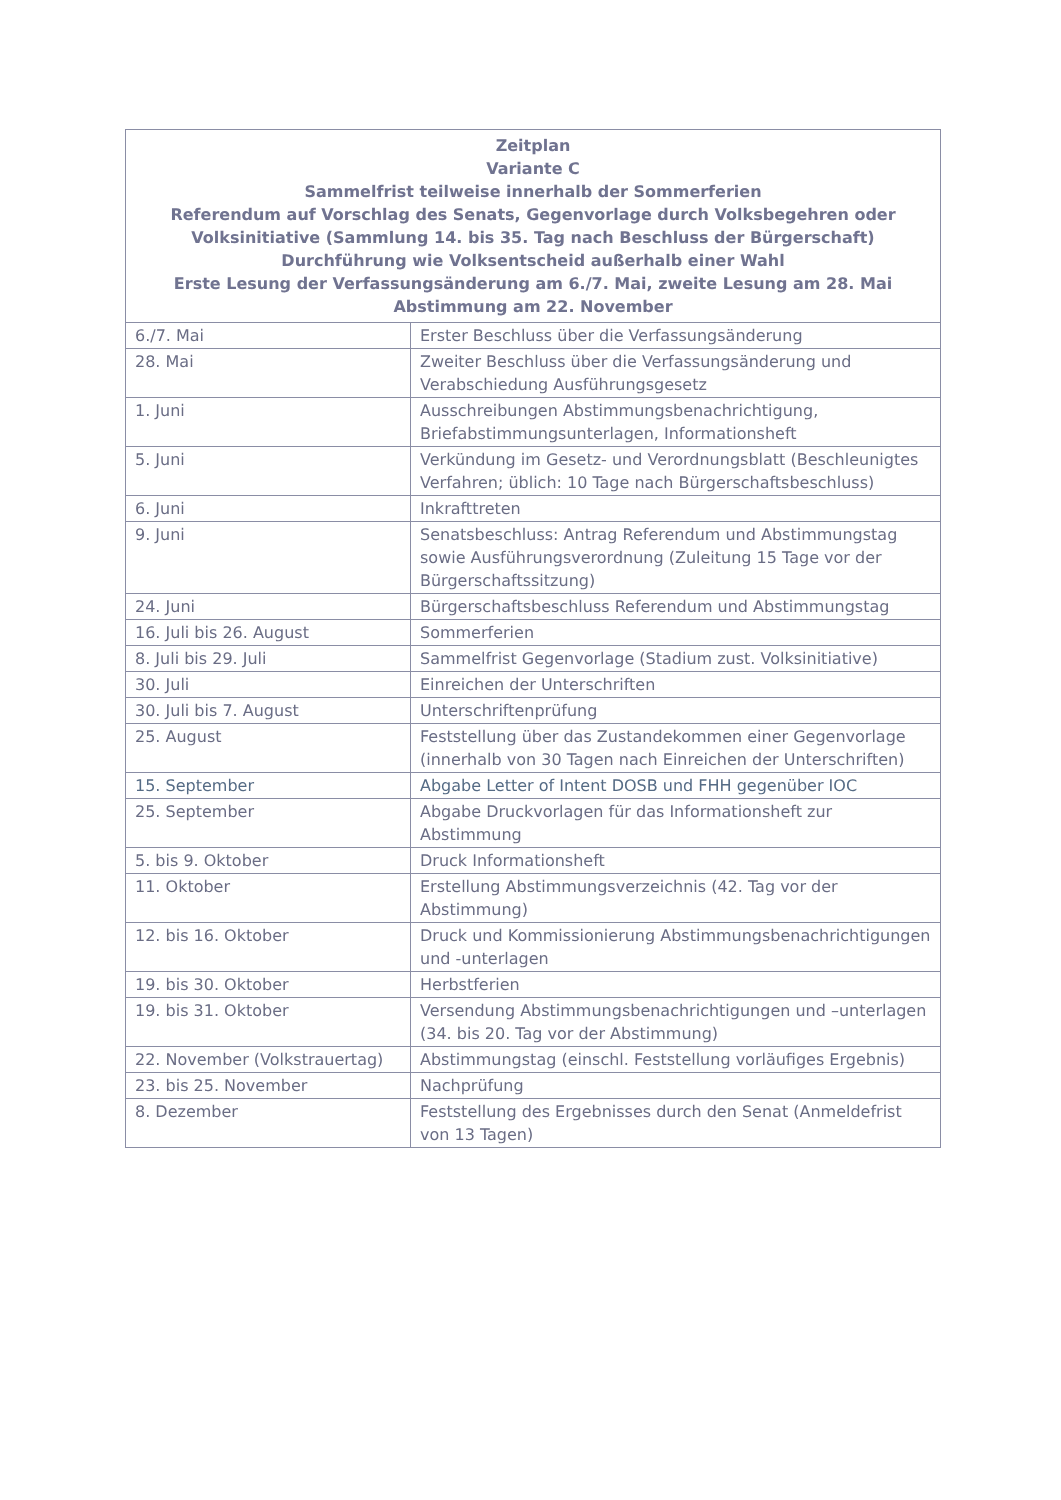| Zeitplan Variante C Sammelfrist teilweise innerhalb der Sommerferien Referendum auf Vorschlag des Senats, Gegenvorlage durch Volksbegehren oder Volksinitiative (Sammlung 14. bis 35. Tag nach Beschluss der Bürgerschaft) Durchführung wie Volksentscheid außerhalb einer Wahl Erste Lesung der Verfassungsänderung am 6./7. Mai, zweite Lesung am 28. Mai Abstimmung am 22. November | |
| --- | --- |
| 6./7. Mai | Erster Beschluss über die Verfassungsänderung |
| 28. Mai | Zweiter Beschluss über die Verfassungsänderung und Verabschiedung Ausführungsgesetz |
| 1. Juni | Ausschreibungen Abstimmungsbenachrichtigung, Briefabstimmungsunterlagen, Informationsheft |
| 5. Juni | Verkündung im Gesetz- und Verordnungsblatt (Beschleunigtes Verfahren; üblich: 10 Tage nach Bürgerschaftsbeschluss) |
| 6. Juni | Inkrafttreten |
| 9. Juni | Senatsbeschluss: Antrag Referendum und Abstimmungstag sowie Ausführungsverordnung (Zuleitung 15 Tage vor der Bürgerschaftssitzung) |
| 24. Juni | Bürgerschaftsbeschluss Referendum und Abstimmungstag |
| 16. Juli bis 26. August | Sommerferien |
| 8. Juli bis 29. Juli | Sammelfrist Gegenvorlage (Stadium zust. Volksinitiative) |
| 30. Juli | Einreichen der Unterschriften |
| 30. Juli bis 7. August | Unterschriftenprüfung |
| 25. August | Feststellung über das Zustandekommen einer Gegenvorlage (innerhalb von 30 Tagen nach Einreichen der Unterschriften) |
| 15. September | Abgabe Letter of Intent DOSB und FHH gegenüber IOC |
| 25. September | Abgabe Druckvorlagen für das Informationsheft zur Abstimmung |
| 5. bis 9. Oktober | Druck Informationsheft |
| 11. Oktober | Erstellung Abstimmungsverzeichnis (42. Tag vor der Abstimmung) |
| 12. bis 16. Oktober | Druck und Kommissionierung Abstimmungsbenachrichtigungen und -unterlagen |
| 19. bis 30. Oktober | Herbstferien |
| 19. bis 31. Oktober | Versendung Abstimmungsbenachrichtigungen und –unterlagen (34. bis 20. Tag vor der Abstimmung) |
| 22. November (Volkstrauertag) | Abstimmungstag (einschl. Feststellung vorläufiges Ergebnis) |
| 23. bis 25. November | Nachprüfung |
| 8. Dezember | Feststellung des Ergebnisses durch den Senat (Anmeldefrist von 13 Tagen) |